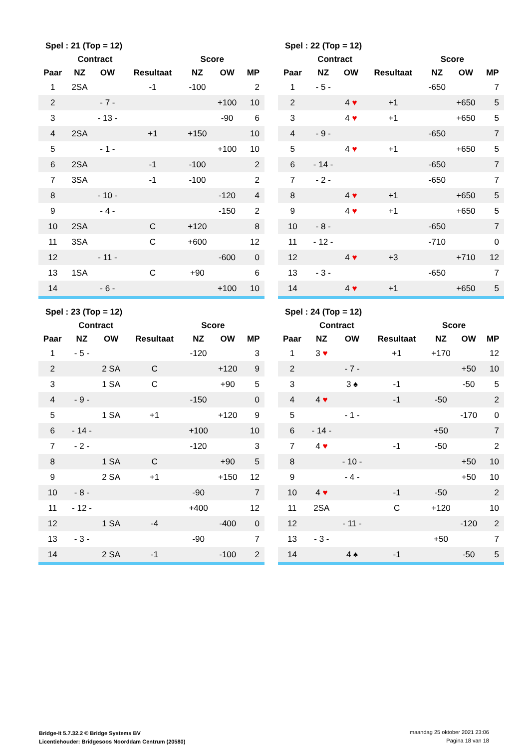| Spel : 21 (Top = 12) | | | | | | |
| --- | --- | --- | --- | --- | --- | --- |
| | Contract | | | Score | | |
| Paar | NZ | OW | Resultaat | NZ | OW | MP |
| 1 | 2SA | | -1 | -100 | | 2 |
| 2 | | - 7 - | | | +100 | 10 |
| 3 | | - 13 - | | | -90 | 6 |
| 4 | 2SA | | +1 | +150 | | 10 |
| 5 | | - 1 - | | | +100 | 10 |
| 6 | 2SA | | -1 | -100 | | 2 |
| 7 | 3SA | | -1 | -100 | | 2 |
| 8 | | - 10 - | | | -120 | 4 |
| 9 | | - 4 - | | | -150 | 2 |
| 10 | 2SA | | C | +120 | | 8 |
| 11 | 3SA | | C | +600 | | 12 |
| 12 | | - 11 - | | | -600 | 0 |
| 13 | 1SA | | C | +90 | | 6 |
| 14 | | - 6 - | | | +100 | 10 |
| Spel : 22 (Top = 12) | | | | | | |
| --- | --- | --- | --- | --- | --- | --- |
| | Contract | | | Score | | |
| Paar | NZ | OW | Resultaat | NZ | OW | MP |
| 1 | - 5 - | | | -650 | | 7 |
| 2 | | 4 ♥ | +1 | | +650 | 5 |
| 3 | | 4 ♥ | +1 | | +650 | 5 |
| 4 | - 9 - | | | -650 | | 7 |
| 5 | | 4 ♥ | +1 | | +650 | 5 |
| 6 | - 14 - | | | -650 | | 7 |
| 7 | - 2 - | | | -650 | | 7 |
| 8 | | 4 ♥ | +1 | | +650 | 5 |
| 9 | | 4 ♥ | +1 | | +650 | 5 |
| 10 | - 8 - | | | -650 | | 7 |
| 11 | - 12 - | | | -710 | | 0 |
| 12 | | 4 ♥ | +3 | | +710 | 12 |
| 13 | - 3 - | | | -650 | | 7 |
| 14 | | 4 ♥ | +1 | | +650 | 5 |
| Spel : 23 (Top = 12) | | | | | | |
| --- | --- | --- | --- | --- | --- | --- |
| | Contract | | | Score | | |
| Paar | NZ | OW | Resultaat | NZ | OW | MP |
| 1 | - 5 - | | | -120 | | 3 |
| 2 | | 2 SA | C | | +120 | 9 |
| 3 | | 1 SA | C | | +90 | 5 |
| 4 | - 9 - | | | -150 | | 0 |
| 5 | | 1 SA | +1 | | +120 | 9 |
| 6 | - 14 - | | | +100 | | 10 |
| 7 | - 2 - | | | -120 | | 3 |
| 8 | | 1 SA | C | | +90 | 5 |
| 9 | | 2 SA | +1 | | +150 | 12 |
| 10 | - 8 - | | | -90 | | 7 |
| 11 | - 12 - | | | +400 | | 12 |
| 12 | | 1 SA | -4 | | -400 | 0 |
| 13 | - 3 - | | | -90 | | 7 |
| 14 | | 2 SA | -1 | | -100 | 2 |
| Spel : 24 (Top = 12) | | | | | | |
| --- | --- | --- | --- | --- | --- | --- |
| | Contract | | | Score | | |
| Paar | NZ | OW | Resultaat | NZ | OW | MP |
| 1 | 3 ♥ | | +1 | +170 | | 12 |
| 2 | | - 7 - | | | +50 | 10 |
| 3 | | 3 ♠ | -1 | | -50 | 5 |
| 4 | 4 ♥ | | -1 | -50 | | 2 |
| 5 | | - 1 - | | | -170 | 0 |
| 6 | - 14 - | | | +50 | | 7 |
| 7 | 4 ♥ | | -1 | -50 | | 2 |
| 8 | | - 10 - | | | +50 | 10 |
| 9 | | - 4 - | | | +50 | 10 |
| 10 | 4 ♥ | | -1 | -50 | | 2 |
| 11 | 2SA | | C | +120 | | 10 |
| 12 | | - 11 - | | | -120 | 2 |
| 13 | - 3 - | | | +50 | | 7 |
| 14 | | 4 ♠ | -1 | | -50 | 5 |
Bridge-It 5.7.32.2 © Bridge Systems BV
Licentiehouder: Bridgesoos Noorddam Centrum (20580)
maandag 25 oktober 2021 23:06
Pagina 18 van 18